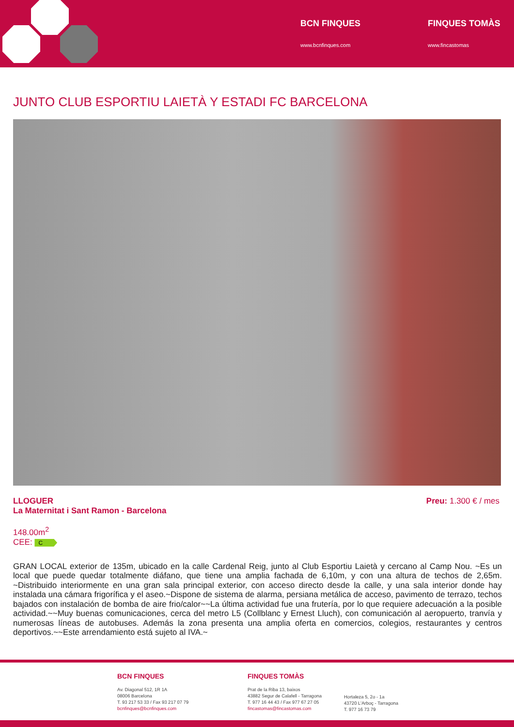BCN FINQUES
www.bcnfinques.com
FINQUES TOMÀS
www.fincastomas
JUNTO CLUB ESPORTIU LAIETÀ Y ESTADI FC BARCELONA
LLOGUER
La Maternitat i Sant Ramon - Barcelona
Preu: 1.300 € / mes
148.00m<sup>2</sup>
CEE: C
GRAN LOCAL exterior de 135m, ubicado en la calle Cardenal Reig, junto al Club Esportiu Laietà y cercano al Camp Nou. ~Es un local que puede quedar totalmente diáfano, que tiene una amplia fachada de 6,10m, y con una altura de techos de 2,65m. ~Distribuido interiormente en una gran sala principal exterior, con acceso directo desde la calle, y una sala interior donde hay instalada una cámara frigorífica y el aseo.~Dispone de sistema de alarma, persiana metálica de acceso, pavimento de terrazo, techos bajados con instalación de bomba de aire frio/calor~~La última actividad fue una frutería, por lo que requiere adecuación a la posible actividad.~~Muy buenas comunicaciones, cerca del metro L5 (Collblanc y Ernest Lluch), con comunicación al aeropuerto, tranvía y numerosas líneas de autobuses. Además la zona presenta una amplia oferta en comercios, colegios, restaurantes y centros deportivos.~~Este arrendamiento está sujeto al IVA.~
BCN FINQUES
Av. Diagonal 512, 1R 1A
08006 Barcelona
T. 93 217 53 33 / Fax 93 217 07 79
bcnfinques@bcnfinques.com
FINQUES TOMÀS
Prat de la Riba 13, baixos
43882 Segur de Calafell - Tarragona
T. 977 16 44 43 / Fax 977 67 27 05
fincastomas@fincastomas.com
Hortaleza 5, 2o - 1a
43720 L'Arboç - Tarragona
T. 977 16 73 79